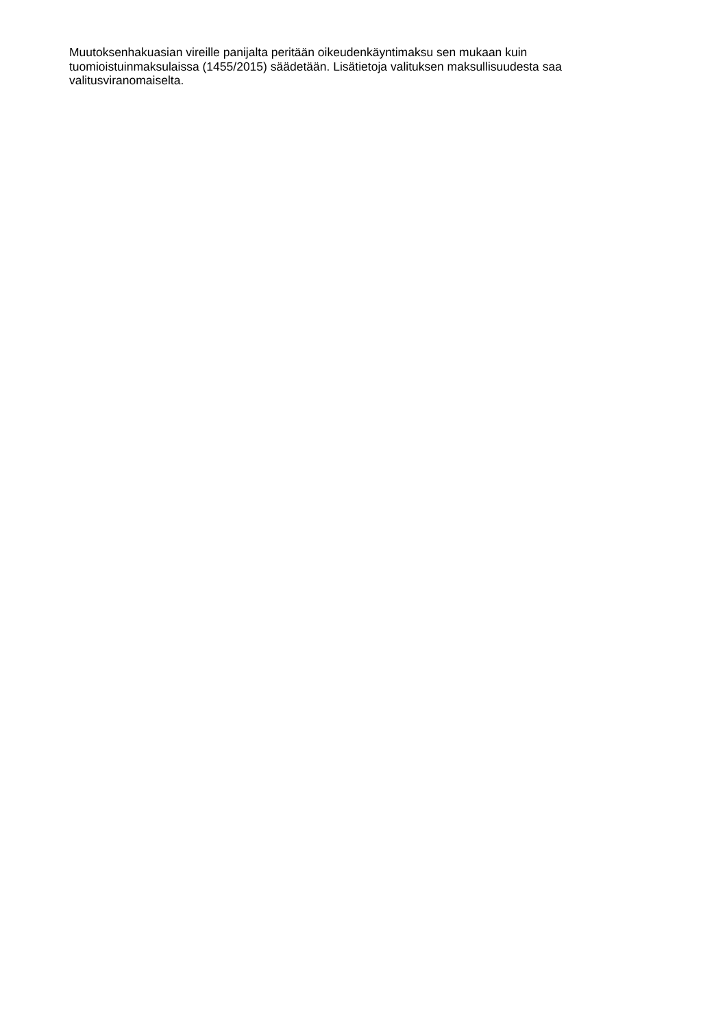Muutoksenhakuasian vireille panijalta peritään oikeudenkäyntimaksu sen mukaan kuin tuomioistuinmaksulaissa (1455/2015) säädetään. Lisätietoja valituksen maksullisuudesta saa valitusviranomaiselta.